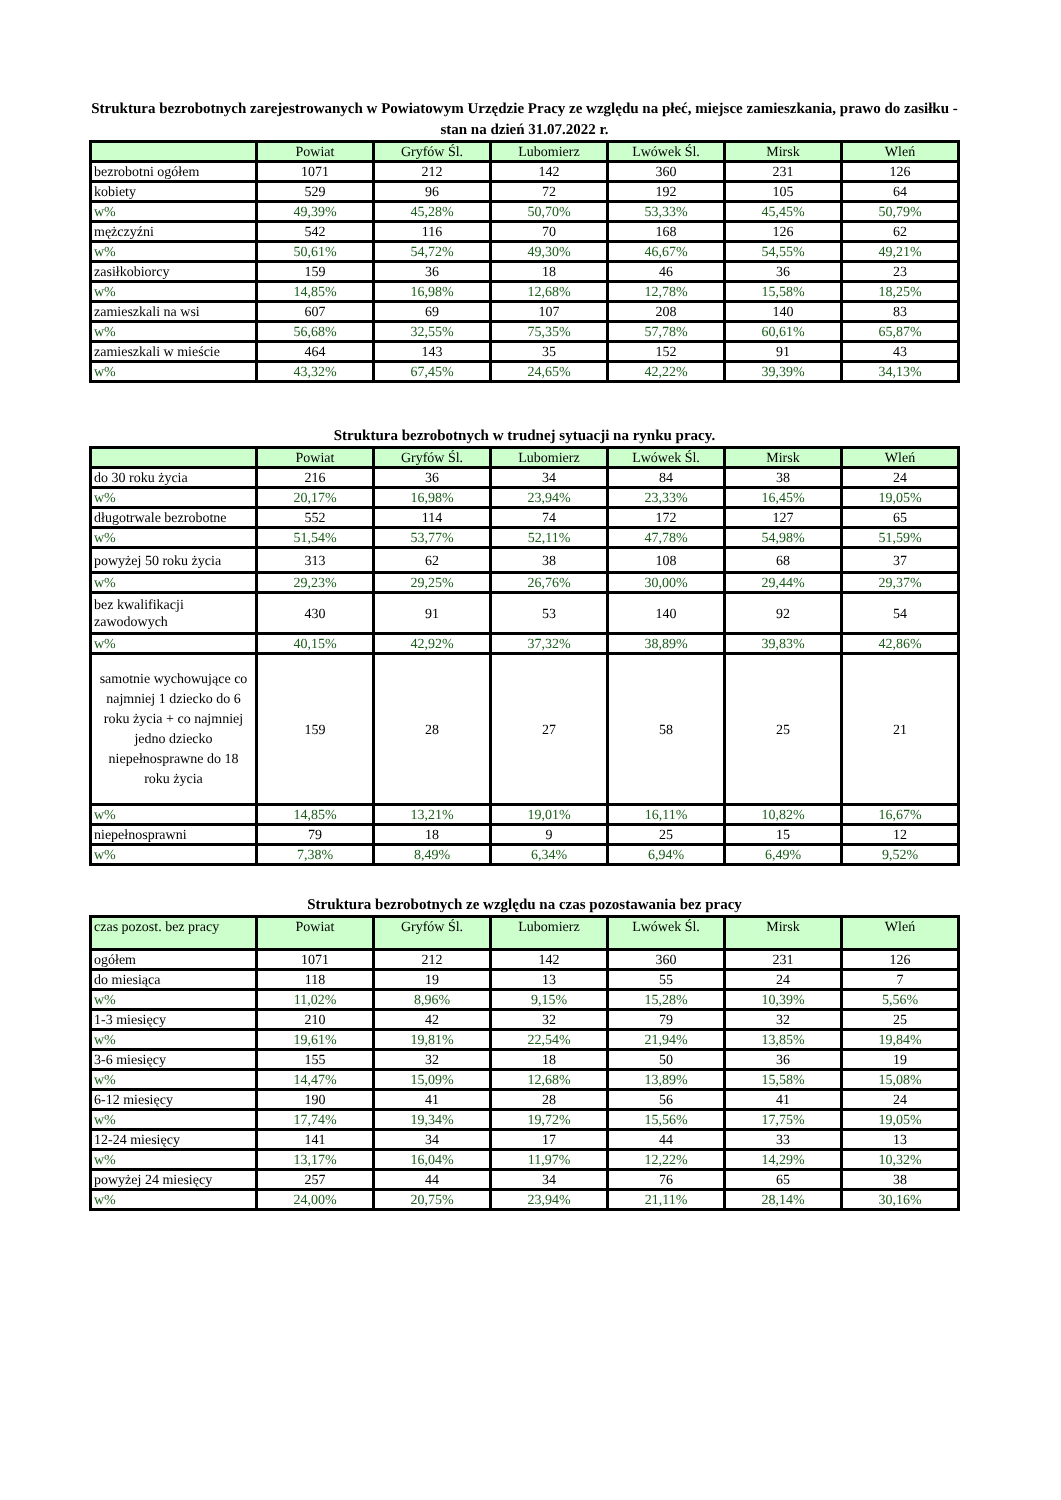Struktura bezrobotnych zarejestrowanych w Powiatowym Urzędzie Pracy ze względu na płeć, miejsce zamieszkania, prawo do zasiłku - stan na dzień 31.07.2022 r.
| | Powiat | Gryfów Śl. | Lubomierz | Lwówek Śl. | Mirsk | Wleń |
| --- | --- | --- | --- | --- | --- | --- |
| bezrobotni ogółem | 1071 | 212 | 142 | 360 | 231 | 126 |
| kobiety | 529 | 96 | 72 | 192 | 105 | 64 |
| w% | 49,39% | 45,28% | 50,70% | 53,33% | 45,45% | 50,79% |
| mężczyźni | 542 | 116 | 70 | 168 | 126 | 62 |
| w% | 50,61% | 54,72% | 49,30% | 46,67% | 54,55% | 49,21% |
| zasiłkobiorcy | 159 | 36 | 18 | 46 | 36 | 23 |
| w% | 14,85% | 16,98% | 12,68% | 12,78% | 15,58% | 18,25% |
| zamieszkali na wsi | 607 | 69 | 107 | 208 | 140 | 83 |
| w% | 56,68% | 32,55% | 75,35% | 57,78% | 60,61% | 65,87% |
| zamieszkali w mieście | 464 | 143 | 35 | 152 | 91 | 43 |
| w% | 43,32% | 67,45% | 24,65% | 42,22% | 39,39% | 34,13% |
Struktura bezrobotnych w trudnej sytuacji na rynku pracy.
| | Powiat | Gryfów Śl. | Lubomierz | Lwówek Śl. | Mirsk | Wleń |
| --- | --- | --- | --- | --- | --- | --- |
| do 30 roku życia | 216 | 36 | 34 | 84 | 38 | 24 |
| w% | 20,17% | 16,98% | 23,94% | 23,33% | 16,45% | 19,05% |
| długotrwale bezrobotne | 552 | 114 | 74 | 172 | 127 | 65 |
| w% | 51,54% | 53,77% | 52,11% | 47,78% | 54,98% | 51,59% |
| powyżej 50 roku życia | 313 | 62 | 38 | 108 | 68 | 37 |
| w% | 29,23% | 29,25% | 26,76% | 30,00% | 29,44% | 29,37% |
| bez kwalifikacji zawodowych | 430 | 91 | 53 | 140 | 92 | 54 |
| w% | 40,15% | 42,92% | 37,32% | 38,89% | 39,83% | 42,86% |
| samotnie wychowujące co najmniej 1 dziecko do 6 roku życia + co najmniej jedno dziecko niepełnosprawne do 18 roku życia | 159 | 28 | 27 | 58 | 25 | 21 |
| w% | 14,85% | 13,21% | 19,01% | 16,11% | 10,82% | 16,67% |
| niepełnosprawni | 79 | 18 | 9 | 25 | 15 | 12 |
| w% | 7,38% | 8,49% | 6,34% | 6,94% | 6,49% | 9,52% |
Struktura bezrobotnych ze względu na czas pozostawania bez pracy
| czas pozost. bez pracy | Powiat | Gryfów Śl. | Lubomierz | Lwówek Śl. | Mirsk | Wleń |
| --- | --- | --- | --- | --- | --- | --- |
| ogółem | 1071 | 212 | 142 | 360 | 231 | 126 |
| do miesiąca | 118 | 19 | 13 | 55 | 24 | 7 |
| w% | 11,02% | 8,96% | 9,15% | 15,28% | 10,39% | 5,56% |
| 1-3 miesięcy | 210 | 42 | 32 | 79 | 32 | 25 |
| w% | 19,61% | 19,81% | 22,54% | 21,94% | 13,85% | 19,84% |
| 3-6 miesięcy | 155 | 32 | 18 | 50 | 36 | 19 |
| w% | 14,47% | 15,09% | 12,68% | 13,89% | 15,58% | 15,08% |
| 6-12 miesięcy | 190 | 41 | 28 | 56 | 41 | 24 |
| w% | 17,74% | 19,34% | 19,72% | 15,56% | 17,75% | 19,05% |
| 12-24 miesięcy | 141 | 34 | 17 | 44 | 33 | 13 |
| w% | 13,17% | 16,04% | 11,97% | 12,22% | 14,29% | 10,32% |
| powyżej 24 miesięcy | 257 | 44 | 34 | 76 | 65 | 38 |
| w% | 24,00% | 20,75% | 23,94% | 21,11% | 28,14% | 30,16% |